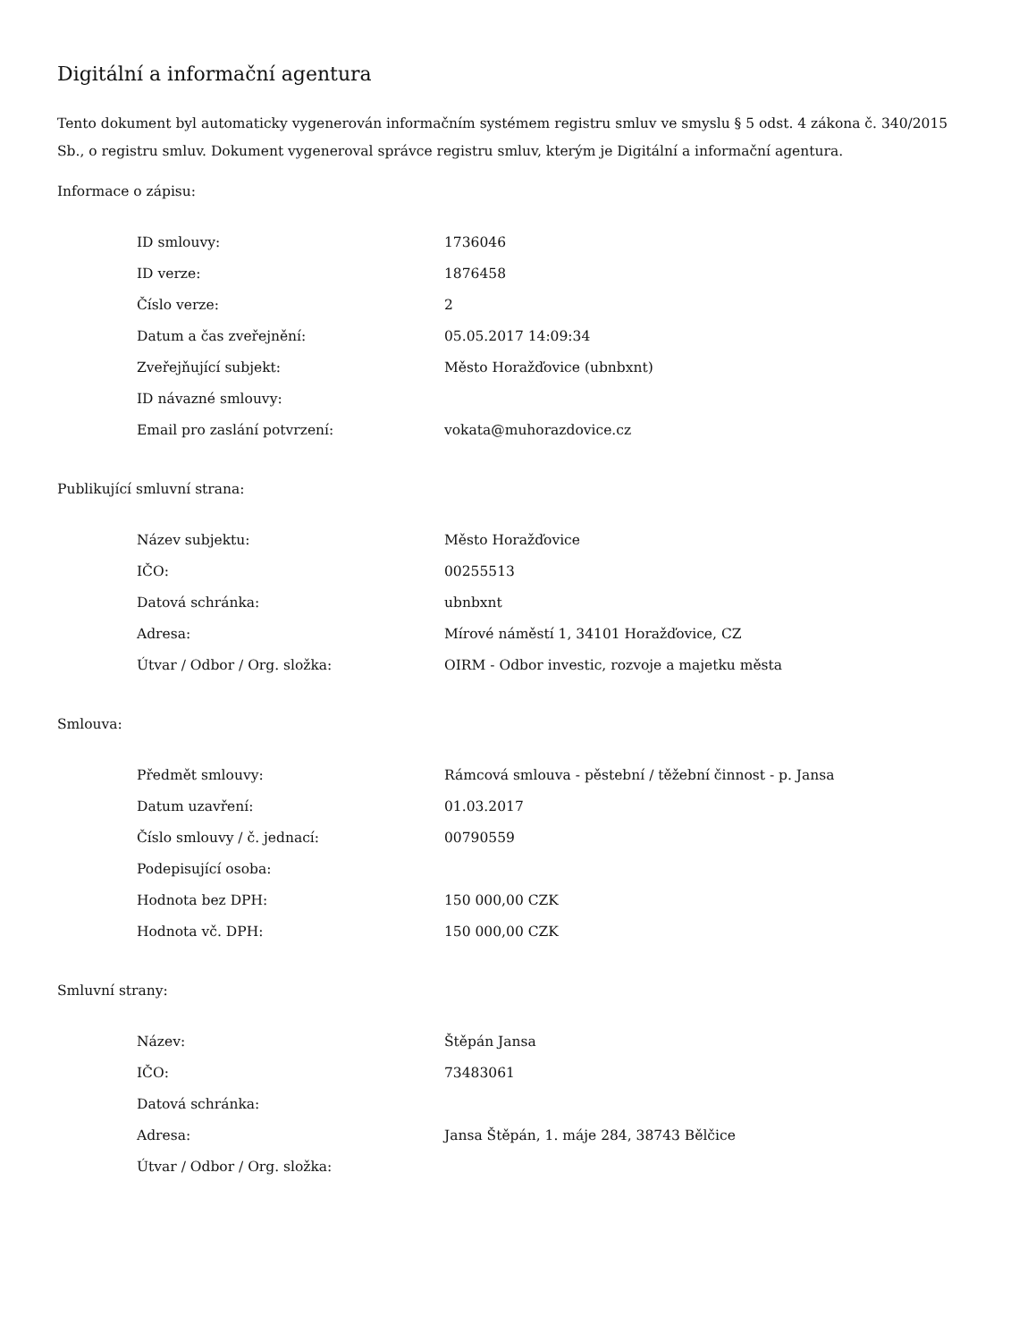Digitální a informační agentura
Tento dokument byl automaticky vygenerován informačním systémem registru smluv ve smyslu § 5 odst. 4 zákona č. 340/2015 Sb., o registru smluv. Dokument vygeneroval správce registru smluv, kterým je Digitální a informační agentura.
Informace o zápisu:
| ID smlouvy: | 1736046 |
| ID verze: | 1876458 |
| Číslo verze: | 2 |
| Datum a čas zveřejnění: | 05.05.2017 14:09:34 |
| Zveřejňující subjekt: | Město Horažďovice (ubnbxnt) |
| ID návazné smlouvy: | |
| Email pro zaslání potvrzení: | vokata@muhorazdovice.cz |
Publikující smluvní strana:
| Název subjektu: | Město Horažďovice |
| IČO: | 00255513 |
| Datová schránka: | ubnbxnt |
| Adresa: | Mírové náměstí 1, 34101 Horažďovice, CZ |
| Útvar / Odbor / Org. složka: | OIRM - Odbor investic, rozvoje a majetku města |
Smlouva:
| Předmět smlouvy: | Rámcová smlouva - pěstební / těžební činnost - p. Jansa |
| Datum uzavření: | 01.03.2017 |
| Číslo smlouvy / č. jednací: | 00790559 |
| Podepisující osoba: | |
| Hodnota bez DPH: | 150 000,00 CZK |
| Hodnota vč. DPH: | 150 000,00 CZK |
Smluvní strany:
| Název: | Štěpán Jansa |
| IČO: | 73483061 |
| Datová schránka: | |
| Adresa: | Jansa Štěpán, 1. máje 284, 38743 Bělčice |
| Útvar / Odbor / Org. složka: | |